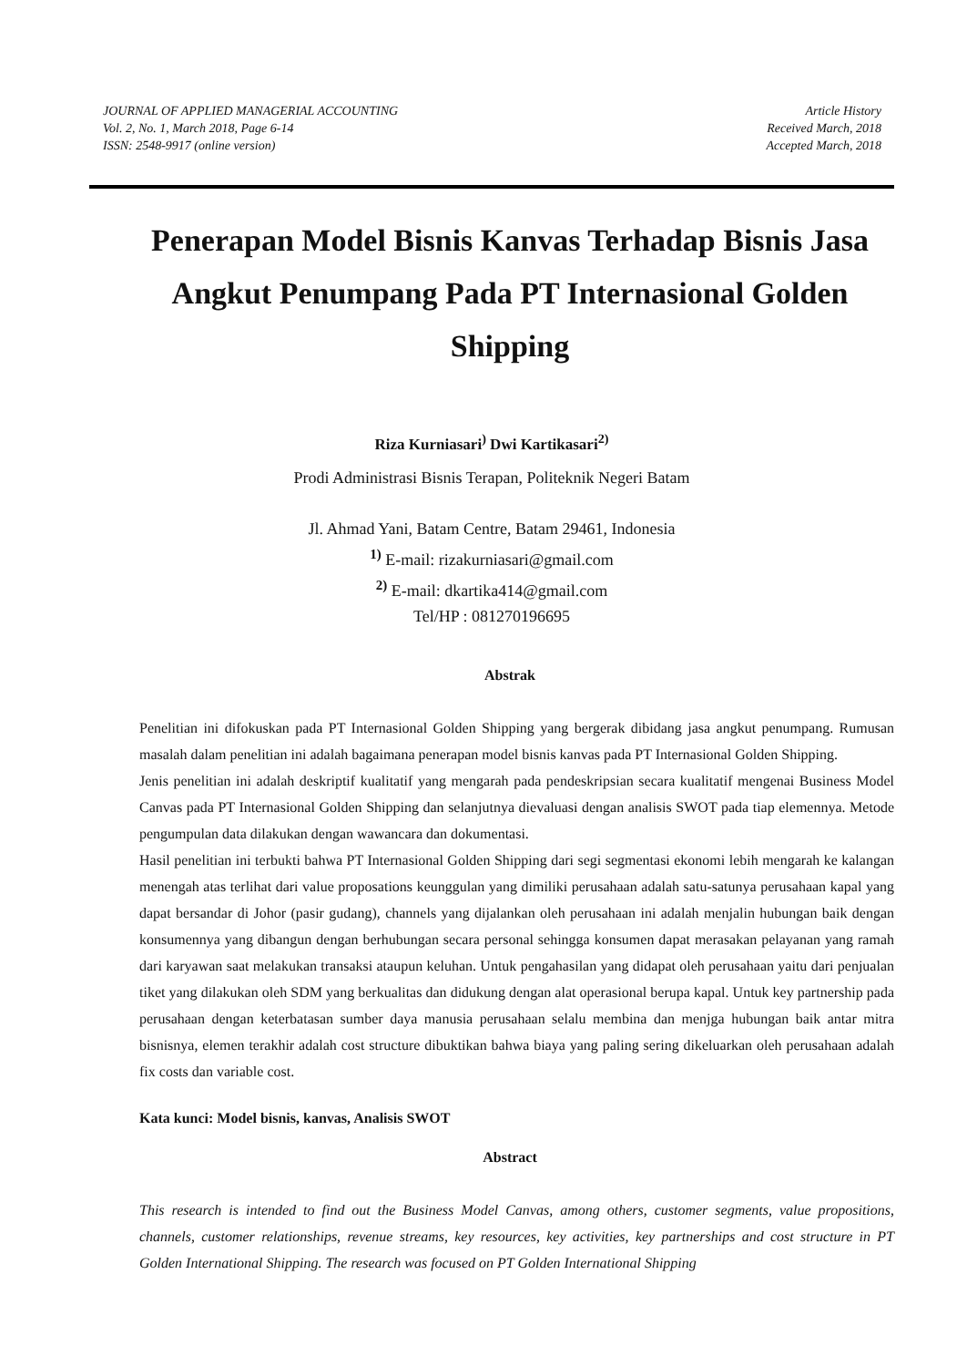JOURNAL OF APPLIED MANAGERIAL ACCOUNTING
Vol. 2, No. 1, March 2018, Page 6-14
ISSN: 2548-9917 (online version)
Article History
Received March, 2018
Accepted March, 2018
Penerapan Model Bisnis Kanvas Terhadap Bisnis Jasa Angkut Penumpang Pada PT Internasional Golden Shipping
Riza Kurniasari<sup>)</sup> Dwi Kartikasari<sup>2)</sup>
Prodi Administrasi Bisnis Terapan, Politeknik Negeri Batam
Jl. Ahmad Yani, Batam Centre, Batam 29461, Indonesia
<sup>1)</sup> E-mail: rizakurniasari@gmail.com
<sup>2)</sup> E-mail: dkartika414@gmail.com
Tel/HP : 081270196695
Abstrak
Penelitian ini difokuskan pada PT Internasional Golden Shipping yang bergerak dibidang jasa angkut penumpang. Rumusan masalah dalam penelitian ini adalah bagaimana penerapan model bisnis kanvas pada PT Internasional Golden Shipping.
Jenis penelitian ini adalah deskriptif kualitatif yang mengarah pada pendeskripsian secara kualitatif mengenai Business Model Canvas pada PT Internasional Golden Shipping dan selanjutnya dievaluasi dengan analisis SWOT pada tiap elemennya. Metode pengumpulan data dilakukan dengan wawancara dan dokumentasi.
Hasil penelitian ini terbukti bahwa PT Internasional Golden Shipping dari segi segmentasi ekonomi lebih mengarah ke kalangan menengah atas terlihat dari value proposations keunggulan yang dimiliki perusahaan adalah satu-satunya perusahaan kapal yang dapat bersandar di Johor (pasir gudang), channels yang dijalankan oleh perusahaan ini adalah menjalin hubungan baik dengan konsumennya yang dibangun dengan berhubungan secara personal sehingga konsumen dapat merasakan pelayanan yang ramah dari karyawan saat melakukan transaksi ataupun keluhan. Untuk pengahasilan yang didapat oleh perusahaan yaitu dari penjualan tiket yang dilakukan oleh SDM yang berkualitas dan didukung dengan alat operasional berupa kapal. Untuk key partnership pada perusahaan dengan keterbatasan sumber daya manusia perusahaan selalu membina dan menjga hubungan baik antar mitra bisnisnya, elemen terakhir adalah cost structure dibuktikan bahwa biaya yang paling sering dikeluarkan oleh perusahaan adalah fix costs dan variable cost.
Kata kunci: Model bisnis, kanvas, Analisis SWOT
Abstract
This research is intended to find out the Business Model Canvas, among others, customer segments, value propositions, channels, customer relationships, revenue streams, key resources, key activities, key partnerships and cost structure in PT Golden International Shipping. The research was focused on PT Golden International Shipping